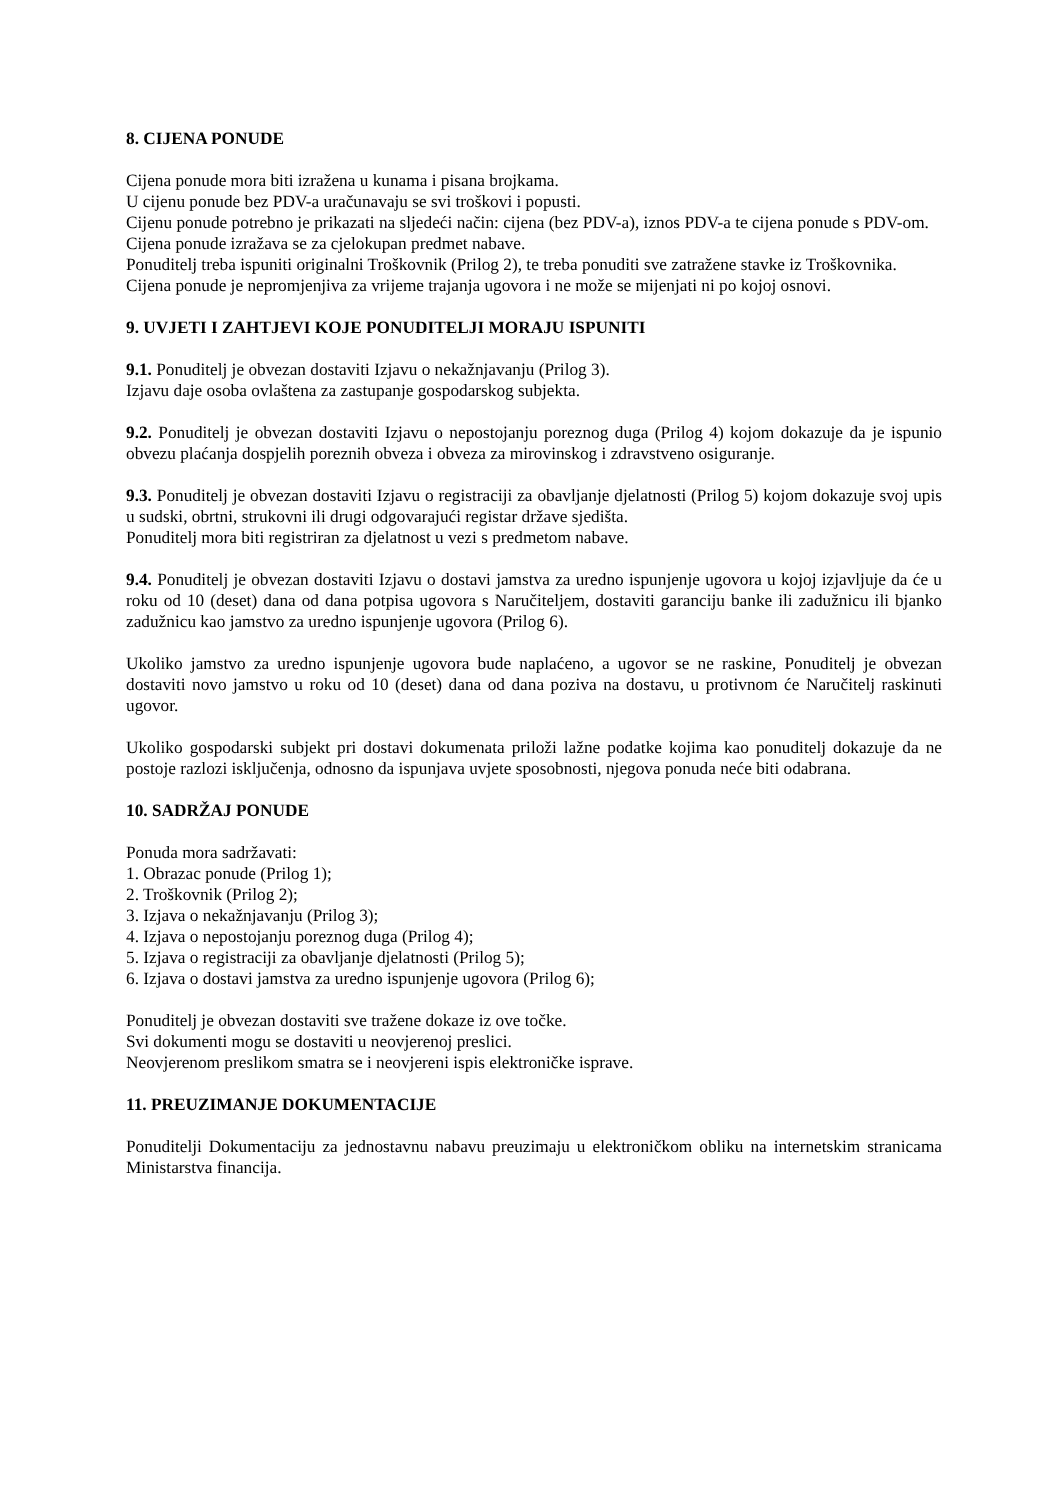8. CIJENA PONUDE
Cijena ponude mora biti izražena u kunama i pisana brojkama.
U cijenu ponude bez PDV-a uračunavaju se svi troškovi i popusti.
Cijenu ponude potrebno je prikazati na sljedeći način: cijena (bez PDV-a), iznos PDV-a te cijena ponude s PDV-om.
Cijena ponude izražava se za cjelokupan predmet nabave.
Ponuditelj treba ispuniti originalni Troškovnik (Prilog 2), te treba ponuditi sve zatražene stavke iz Troškovnika.
Cijena ponude je nepromjenjiva za vrijeme trajanja ugovora i ne može se mijenjati ni po kojoj osnovi.
9. UVJETI I ZAHTJEVI KOJE PONUDITELJI MORAJU ISPUNITI
9.1. Ponuditelj je obvezan dostaviti Izjavu o nekažnjavanju (Prilog 3).
Izjavu daje osoba ovlaštena za zastupanje gospodarskog subjekta.
9.2. Ponuditelj je obvezan dostaviti Izjavu o nepostojanju poreznog duga (Prilog 4) kojom dokazuje da je ispunio obvezu plaćanja dospjelih poreznih obveza i obveza za mirovinskog i zdravstveno osiguranje.
9.3. Ponuditelj je obvezan dostaviti Izjavu o registraciji za obavljanje djelatnosti (Prilog 5) kojom dokazuje svoj upis u sudski, obrtni, strukovni ili drugi odgovarajući registar države sjedišta.
Ponuditelj mora biti registriran za djelatnost u vezi s predmetom nabave.
9.4. Ponuditelj je obvezan dostaviti Izjavu o dostavi jamstva za uredno ispunjenje ugovora u kojoj izjavljuje da će u roku od 10 (deset) dana od dana potpisa ugovora s Naručiteljem, dostaviti garanciju banke ili zadužnicu ili bjanko zadužnicu kao jamstvo za uredno ispunjenje ugovora (Prilog 6).
Ukoliko jamstvo za uredno ispunjenje ugovora bude naplaćeno, a ugovor se ne raskine, Ponuditelj je obvezan dostaviti novo jamstvo u roku od 10 (deset) dana od dana poziva na dostavu, u protivnom će Naručitelj raskinuti ugovor.
Ukoliko gospodarski subjekt pri dostavi dokumenata priloži lažne podatke kojima kao ponuditelj dokazuje da ne postoje razlozi isključenja, odnosno da ispunjava uvjete sposobnosti, njegova ponuda neće biti odabrana.
10. SADRŽAJ PONUDE
Ponuda mora sadržavati:
1. Obrazac ponude (Prilog 1);
2. Troškovnik (Prilog 2);
3. Izjava o nekažnjavanju (Prilog 3);
4. Izjava o nepostojanju poreznog duga (Prilog 4);
5. Izjava o registraciji za obavljanje djelatnosti (Prilog 5);
6. Izjava o dostavi jamstva za uredno ispunjenje ugovora (Prilog 6);
Ponuditelj je obvezan dostaviti sve tražene dokaze iz ove točke.
Svi dokumenti mogu se dostaviti u neovjerenoj preslici.
Neovjerenom preslikom smatra se i neovjereni ispis elektroničke isprave.
11. PREUZIMANJE DOKUMENTACIJE
Ponuditelji Dokumentaciju za jednostavnu nabavu preuzimaju u elektroničkom obliku na internetskim stranicama Ministarstva financija.